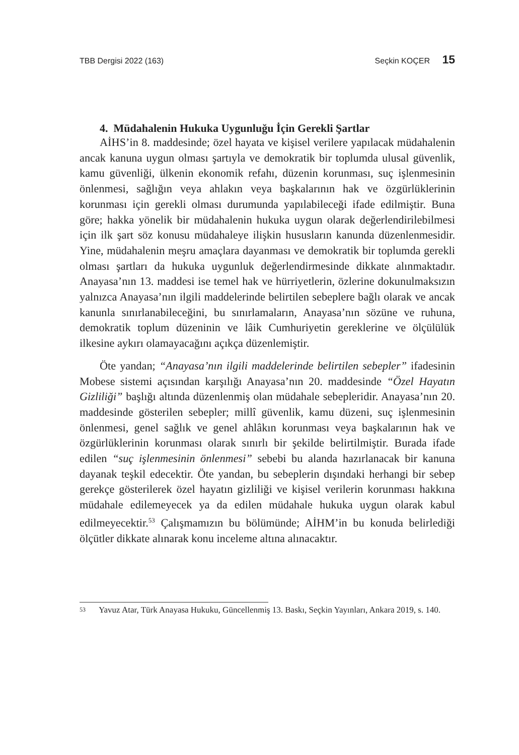TBB Dergisi 2022 (163) Seçkin KOÇER 15
4. Müdahalenin Hukuka Uygunluğu İçin Gerekli Şartlar
AİHS’in 8. maddesinde; özel hayata ve kişisel verilere yapılacak müdahalenin ancak kanuna uygun olması şartıyla ve demokratik bir toplumda ulusal güvenlik, kamu güvenliği, ülkenin ekonomik refahı, düzenin korunması, suç işlenmesinin önlenmesi, sağlığın veya ahlakın veya başkalarının hak ve özgürlüklerinin korunması için gerekli olması durumunda yapılabileceği ifade edilmiştir. Buna göre; hakka yönelik bir müdahalenin hukuka uygun olarak değerlendirilebilmesi için ilk şart söz konusu müdahaleye ilişkin hususların kanunda düzenlenmesidir. Yine, müdahalenin meşru amaçlara dayanması ve demokratik bir toplumda gerekli olması şartları da hukuka uygunluk değerlendirmesinde dikkate alınmaktadır. Anayasa’nın 13. maddesi ise temel hak ve hürriyetlerin, özlerine dokunulmaksızın yalnızca Anayasa’nın ilgili maddelerinde belirtilen sebeplere bağlı olarak ve ancak kanunla sınırlanabileceğini, bu sınırlamaların, Anayasa’nın sözüne ve ruhuna, demokratik toplum düzeninin ve lâik Cumhuriyetin gereklerine ve ölçülülük ilkesine aykırı olamayacağını açıkça düzenlemiştir.
Öte yandan; “Anayasa’nın ilgili maddelerinde belirtilen sebepler” ifadesinin Mobese sistemi açısından karşılığı Anayasa’nın 20. maddesinde “Özel Hayatın Gizliliği” başlığı altında düzenlenmiş olan müdahale sebepleridir. Anayasa’nın 20. maddesinde gösterilen sebepler; millî güvenlik, kamu düzeni, suç işlenmesinin önlenmesi, genel sağlık ve genel ahlâkın korunması veya başkalarının hak ve özgürlüklerinin korunması olarak sınırlı bir şekilde belirtilmiştir. Burada ifade edilen “suç işlenmesinin önlenmesi” sebebi bu alanda hazırlanacak bir kanuna dayanak teşkil edecektir. Öte yandan, bu sebeplerin dışındaki herhangi bir sebep gerekçe gösterilerek özel hayatın gizliliği ve kişisel verilerin korunması hakkına müdahale edilemeyecek ya da edilen müdahale hukuka uygun olarak kabul edilmeyecektir.<sup>53</sup> Çalışmamızın bu bölümünde; AİHM’in bu konuda belirlediği ölçütler dikkate alınarak konu inceleme altına alınacaktır.
<sup>53</sup> Yavuz Atar, Türk Anayasa Hukuku, Güncellenmiş 13. Baskı, Seçkin Yayınları, Ankara 2019, s. 140.